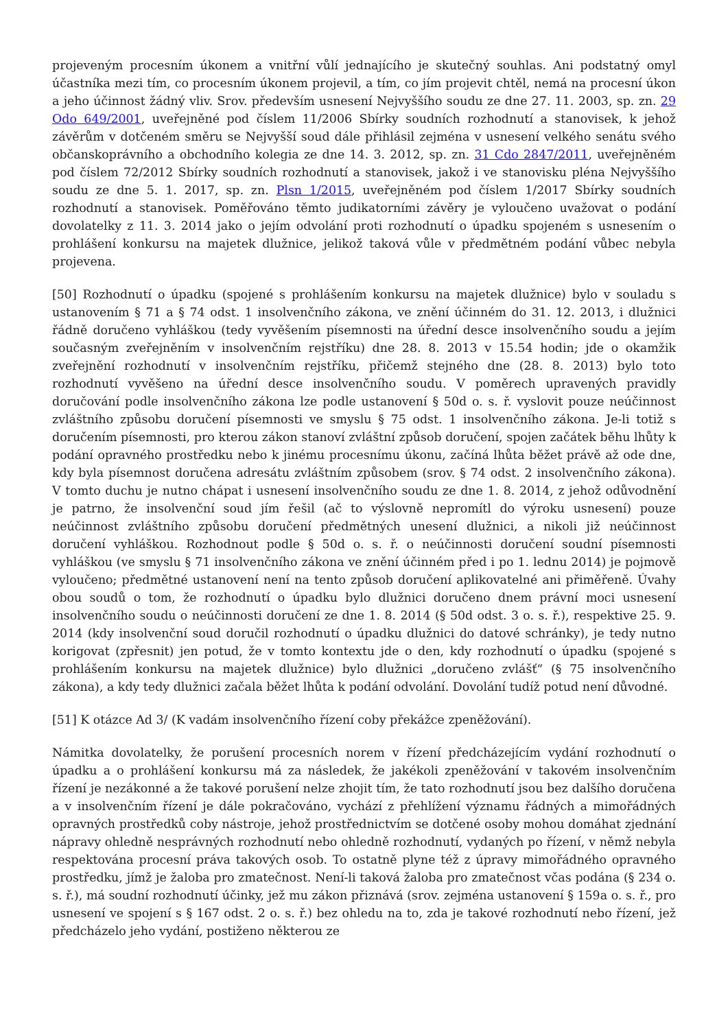projeveným procesním úkonem a vnitřní vůlí jednajícího je skutečný souhlas. Ani podstatný omyl účastníka mezi tím, co procesním úkonem projevil, a tím, co jím projevit chtěl, nemá na procesní úkon a jeho účinnost žádný vliv. Srov. především usnesení Nejvyššího soudu ze dne 27. 11. 2003, sp. zn. 29 Odo 649/2001, uveřejněné pod číslem 11/2006 Sbírky soudních rozhodnutí a stanovisek, k jehož závěrům v dotčeném směru se Nejvyšší soud dále přihlásil zejména v usnesení velkého senátu svého občanskoprávního a obchodního kolegia ze dne 14. 3. 2012, sp. zn. 31 Cdo 2847/2011, uveřejněném pod číslem 72/2012 Sbírky soudních rozhodnutí a stanovisek, jakož i ve stanovisku pléna Nejvyššího soudu ze dne 5. 1. 2017, sp. zn. Plsn 1/2015, uveřejněném pod číslem 1/2017 Sbírky soudních rozhodnutí a stanovisek. Poměřováno těmto judikatorními závěry je vyloučeno uvažovat o podání dovolatelky z 11. 3. 2014 jako o jejím odvolání proti rozhodnutí o úpadku spojeném s usnesením o prohlášení konkursu na majetek dlužnice, jelikož taková vůle v předmětném podání vůbec nebyla projevena.
[50] Rozhodnutí o úpadku (spojené s prohlášením konkursu na majetek dlužnice) bylo v souladu s ustanovením § 71 a § 74 odst. 1 insolvenčního zákona, ve znění účinném do 31. 12. 2013, i dlužnici řádně doručeno vyhláškou (tedy vyvěšením písemnosti na úřední desce insolvenčního soudu a jejím současným zveřejněním v insolvenčním rejstříku) dne 28. 8. 2013 v 15.54 hodin; jde o okamžik zveřejnění rozhodnutí v insolvenčním rejstříku, přičemž stejného dne (28. 8. 2013) bylo toto rozhodnutí vyvěšeno na úřední desce insolvenčního soudu. V poměrech upravených pravidly doručování podle insolvenčního zákona lze podle ustanovení § 50d o. s. ř. vyslovit pouze neúčinnost zvláštního způsobu doručení písemnosti ve smyslu § 75 odst. 1 insolvenčního zákona. Je-li totiž s doručením písemnosti, pro kterou zákon stanoví zvláštní způsob doručení, spojen začátek běhu lhůty k podání opravného prostředku nebo k jinému procesnímu úkonu, začíná lhůta běžet právě až ode dne, kdy byla písemnost doručena adresátu zvláštním způsobem (srov. § 74 odst. 2 insolvenčního zákona). V tomto duchu je nutno chápat i usnesení insolvenčního soudu ze dne 1. 8. 2014, z jehož odůvodnění je patrno, že insolvenční soud jím řešil (ač to výslovně nepromítl do výroku usnesení) pouze neúčinnost zvláštního způsobu doručení předmětných unesení dlužnici, a nikoli již neúčinnost doručení vyhláškou. Rozhodnout podle § 50d o. s. ř. o neúčinnosti doručení soudní písemnosti vyhláškou (ve smyslu § 71 insolvenčního zákona ve znění účinném před i po 1. lednu 2014) je pojmově vyloučeno; předmětné ustanovení není na tento způsob doručení aplikovatelné ani přiměřeně. Úvahy obou soudů o tom, že rozhodnutí o úpadku bylo dlužnici doručeno dnem právní moci usnesení insolvenčního soudu o neúčinnosti doručení ze dne 1. 8. 2014 (§ 50d odst. 3 o. s. ř.), respektive 25. 9. 2014 (kdy insolvenční soud doručil rozhodnutí o úpadku dlužnici do datové schránky), je tedy nutno korigovat (zpřesnit) jen potud, že v tomto kontextu jde o den, kdy rozhodnutí o úpadku (spojené s prohlášením konkursu na majetek dlužnice) bylo dlužnici „doručeno zvlášť“ (§ 75 insolvenčního zákona), a kdy tedy dlužnici začala běžet lhůta k podání odvolání. Dovolání tudíž potud není důvodné.
[51] K otázce Ad 3/ (K vadám insolvenčního řízení coby překážce zpeněžování).
Námitka dovolatelky, že porušení procesních norem v řízení předcházejícím vydání rozhodnutí o úpadku a o prohlášení konkursu má za následek, že jakékoli zpeněžování v takovém insolvenčním řízení je nezákonné a že takové porušení nelze zhojit tím, že tato rozhodnutí jsou bez dalšího doručena a v insolvenčním řízení je dále pokračováno, vychází z přehlížení významu řádných a mimořádných opravných prostředků coby nástroje, jehož prostřednictvím se dotčené osoby mohou domáhat zjednání nápravy ohledně nesprávných rozhodnutí nebo ohledně rozhodnutí, vydaných po řízení, v němž nebyla respektována procesní práva takových osob. To ostatně plyne též z úpravy mimořádného opravného prostředku, jímž je žaloba pro zmatečnost. Není-li taková žaloba pro zmatečnost včas podána (§ 234 o. s. ř.), má soudní rozhodnutí účinky, jež mu zákon přiznává (srov. zejména ustanovení § 159a o. s. ř., pro usnesení ve spojení s § 167 odst. 2 o. s. ř.) bez ohledu na to, zda je takové rozhodnutí nebo řízení, jež předcházelo jeho vydání, postiženo některou ze